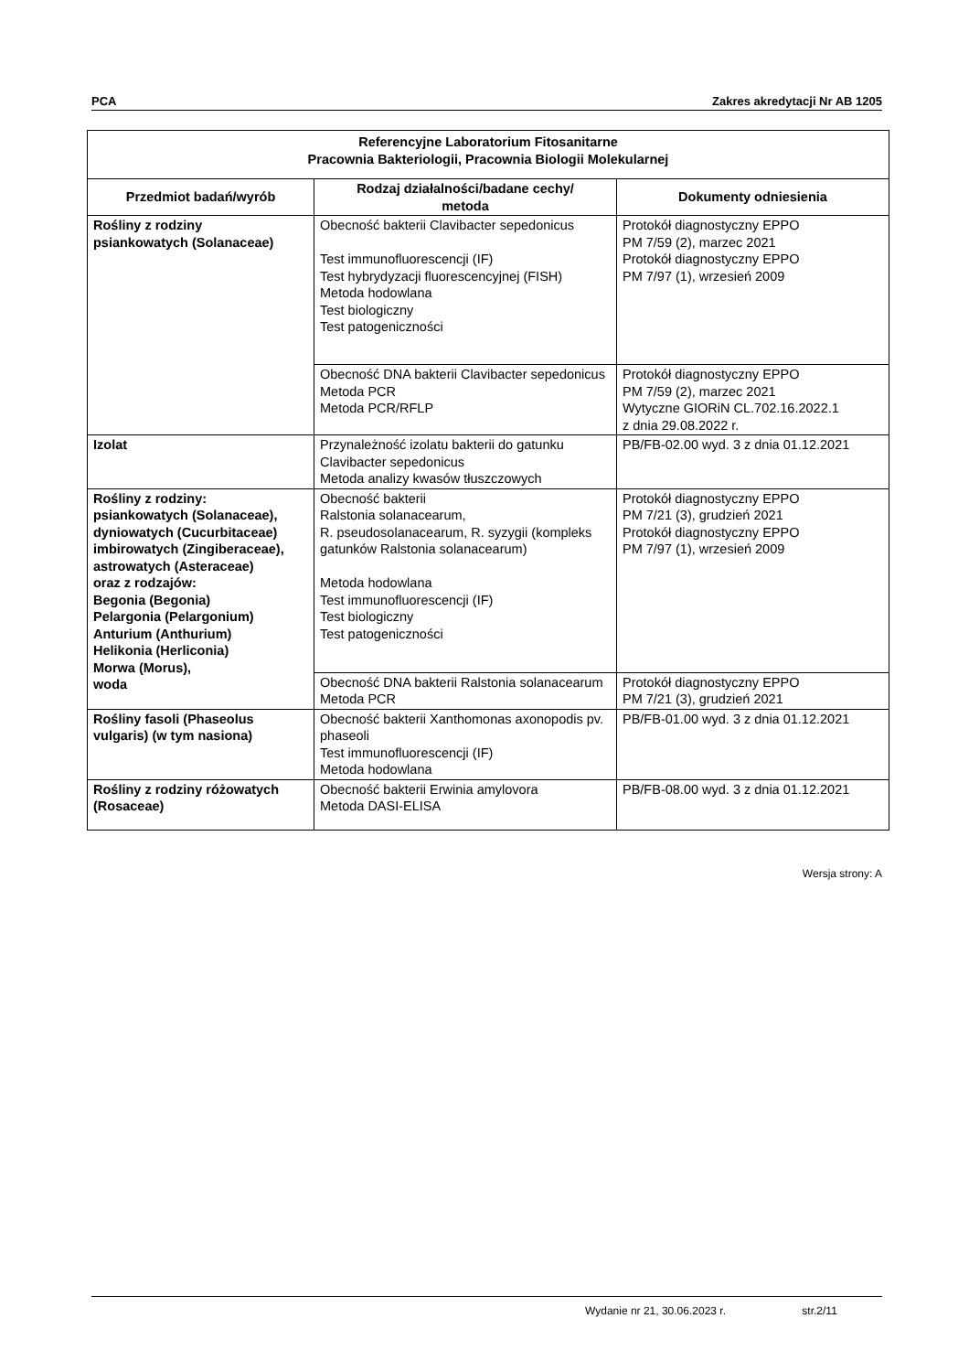PCA Zakres akredytacji Nr AB 1205
| Referencyjne Laboratorium Fitosanitarne Pracownia Bakteriologii, Pracownia Biologii Molekularnej | | |
| --- | --- | --- |
| Przedmiot badań/wyrób | Rodzaj działalności/badane cechy/ metoda | Dokumenty odniesienia |
| Rośliny z rodziny psiankowatych (Solanaceae) | Obecność bakterii Clavibacter sepedonicus Test immunofluorescencji (IF) Test hybrydyzacji fluorescencyjnej (FISH) Metoda hodowlana Test biologiczny Test patogeniczności | Protokół diagnostyczny EPPO PM 7/59 (2), marzec 2021 Protokół diagnostyczny EPPO PM 7/97 (1), wrzesień 2009 |
| | Obecność DNA bakterii Clavibacter sepedonicus Metoda PCR Metoda PCR/RFLP | Protokół diagnostyczny EPPO PM 7/59 (2), marzec 2021 Wytyczne GIORiN CL.702.16.2022.1 z dnia 29.08.2022 r. |
| Izolat | Przynależność izolatu bakterii do gatunku Clavibacter sepedonicus Metoda analizy kwasów tłuszczowych | PB/FB-02.00 wyd. 3 z dnia 01.12.2021 |
| Rośliny z rodziny: psiankowatych (Solanaceae), dyniowatych (Cucurbitaceae) imbirowatych (Zingiberaceae), astrowatych (Asteraceae) oraz z rodzajów: Begonia (Begonia) Pelargonia (Pelargonium) Anturium (Anthurium) Helikonia (Herliconia) Morwa (Morus), woda | Obecność bakterii Ralstonia solanacearum, R. pseudosolanacearum, R. syzygii (kompleks gatunków Ralstonia solanacearum) Metoda hodowlana Test immunofluorescencji (IF) Test biologiczny Test patogeniczności | Protokół diagnostyczny EPPO PM 7/21 (3), grudzień 2021 Protokół diagnostyczny EPPO PM 7/97 (1), wrzesień 2009 |
| | Obecność DNA bakterii Ralstonia solanacearum Metoda PCR | Protokół diagnostyczny EPPO PM 7/21 (3), grudzień 2021 |
| Rośliny fasoli (Phaseolus vulgaris) (w tym nasiona) | Obecność bakterii Xanthomonas axonopodis pv. phaseoli Test immunofluorescencji (IF) Metoda hodowlana | PB/FB-01.00 wyd. 3 z dnia 01.12.2021 |
| Rośliny z rodziny różowatych (Rosaceae) | Obecność bakterii Erwinia amylovora Metoda DASI-ELISA | PB/FB-08.00 wyd. 3 z dnia 01.12.2021 |
Wersja strony: A
Wydanie nr 21, 30.06.2023 r. str.2/11